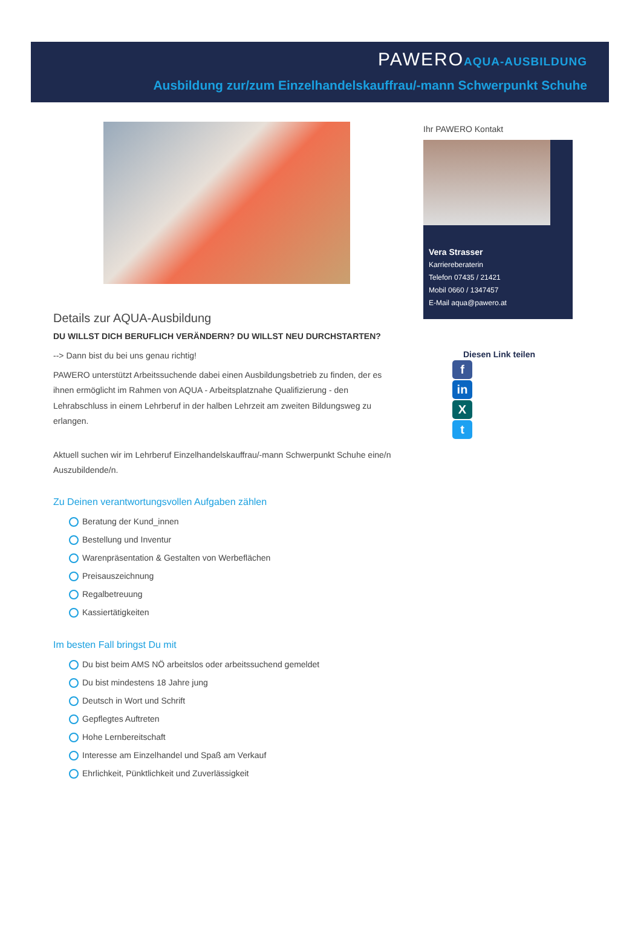PAWEROAQUA-AUSBILDUNG
Ausbildung zur/zum Einzelhandelskauffrau/-mann Schwerpunkt Schuhe
Details zur AQUA-Ausbildung
DU WILLST DICH BERUFLICH VERÄNDERN? DU WILLST NEU DURCHSTARTEN?
--> Dann bist du bei uns genau richtig!
PAWERO unterstützt Arbeitssuchende dabei einen Ausbildungsbetrieb zu finden, der es ihnen ermöglicht im Rahmen von AQUA - Arbeitsplatznahe Qualifizierung - den Lehrabschluss in einem Lehrberuf in der halben Lehrzeit am zweiten Bildungsweg zu erlangen.
Aktuell suchen wir im Lehrberuf Einzelhandelskauffrau/-mann Schwerpunkt Schuhe eine/n Auszubildende/n.
Zu Deinen verantwortungsvollen Aufgaben zählen
Beratung der Kund_innen
Bestellung und Inventur
Warenpräsentation & Gestalten von Werbeflächen
Preisauszeichnung
Regalbetreuung
Kassiertätigkeiten
Im besten Fall bringst Du mit
Du bist beim AMS NÖ arbeitslos oder arbeitssuchend gemeldet
Du bist mindestens 18 Jahre jung
Deutsch in Wort und Schrift
Gepflegtes Auftreten
Hohe Lernbereitschaft
Interesse am Einzelhandel und Spaß am Verkauf
Ehrlichkeit, Pünktlichkeit und Zuverlässigkeit
Ihr PAWERO Kontakt
Vera Strasser
Karriereberaterin
Telefon 07435 / 21421
Mobil 0660 / 1347457
E-Mail aqua@pawero.at
Diesen Link teilen
f
in
X
t